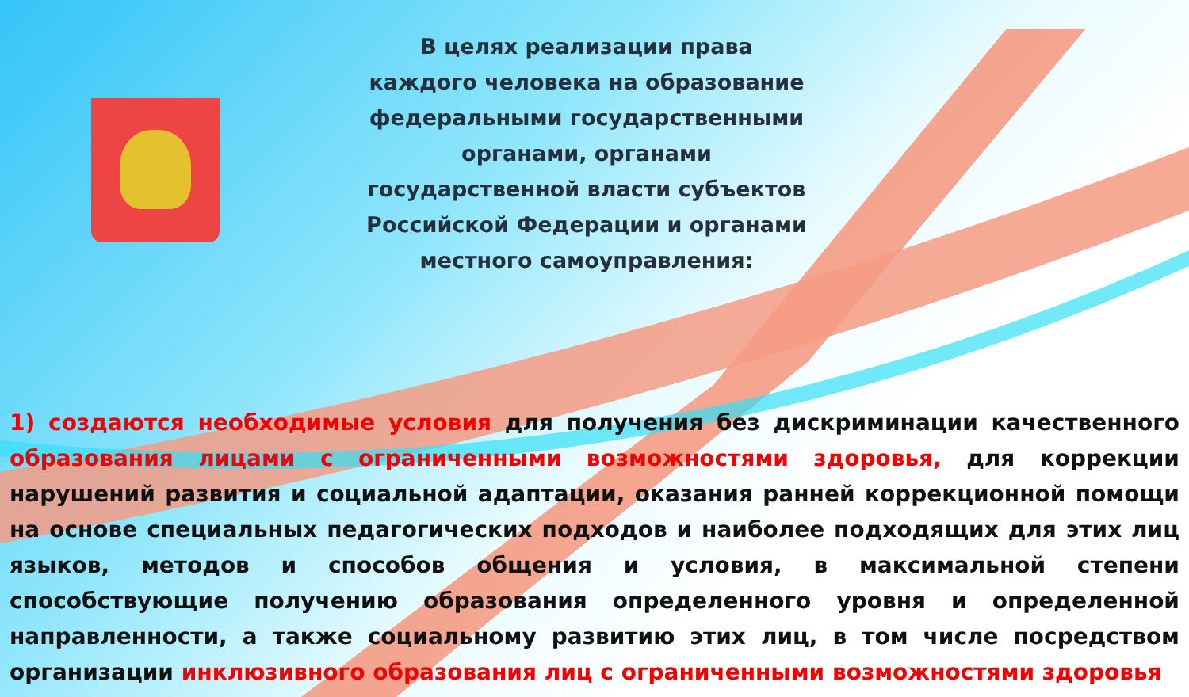В целях реализации права каждого человека на образование федеральными государственными органами, органами государственной власти субъектов Российской Федерации и органами местного самоуправления:
1) создаются необходимые условия для получения без дискриминации качественного образования лицами с ограниченными возможностями здоровья, для коррекции нарушений развития и социальной адаптации, оказания ранней коррекционной помощи на основе специальных педагогических подходов и наиболее подходящих для этих лиц языков, методов и способов общения и условия, в максимальной степени способствующие получению образования определенного уровня и определенной направленности, а также социальному развитию этих лиц, в том числе посредством организации инклюзивного образования лиц с ограниченными возможностями здоровья